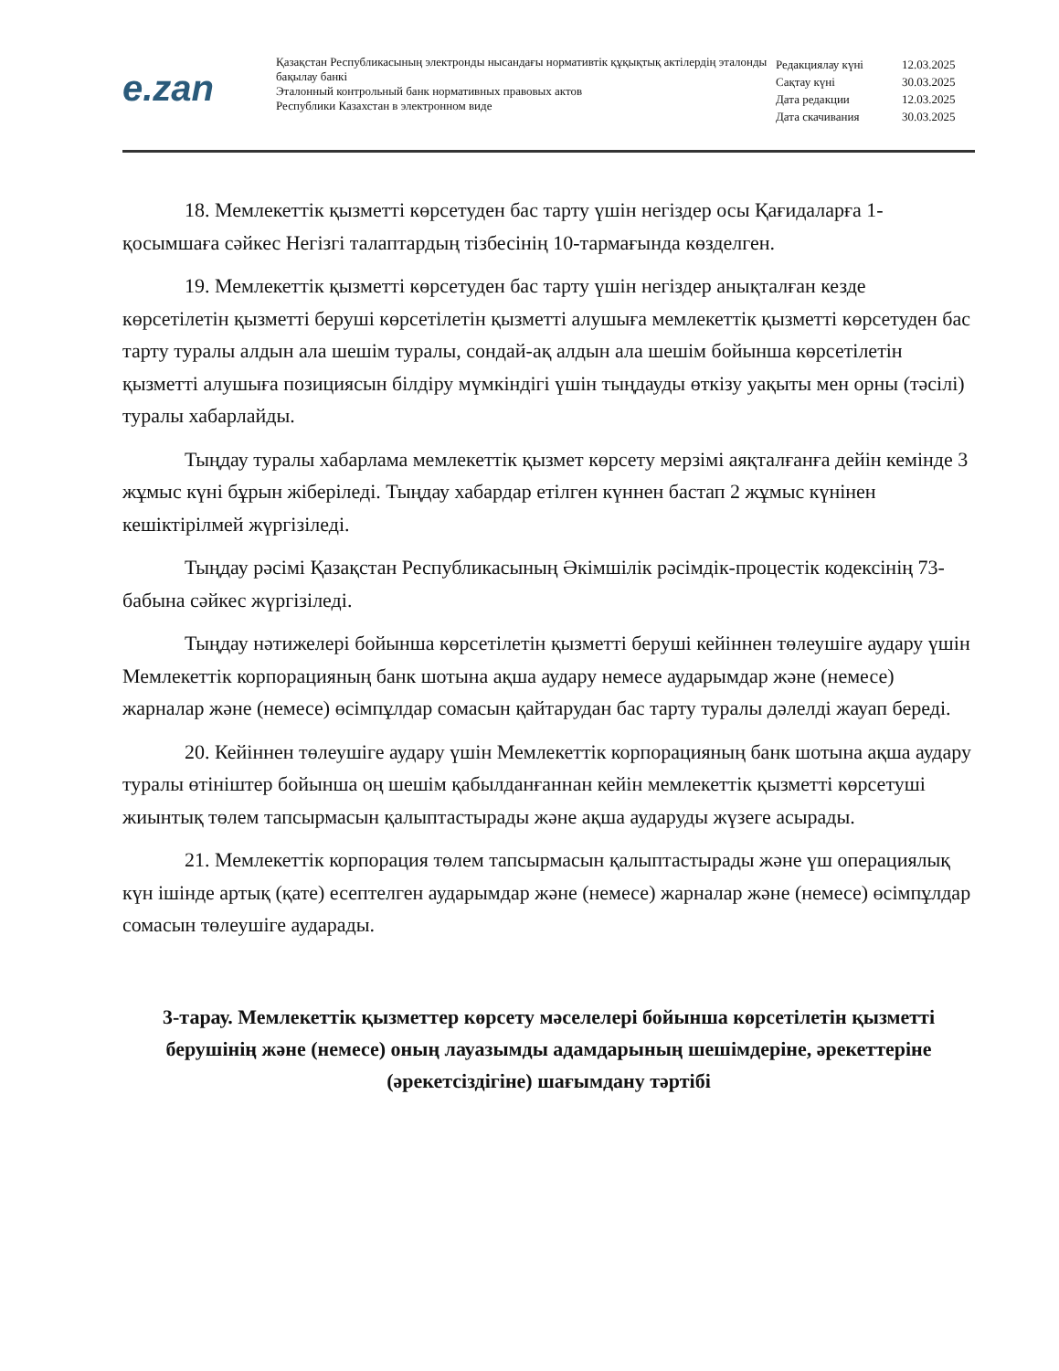e.zan
Қазақстан Республикасының электронды нысандағы нормативтік құқықтық актілердің эталонды бақылау банкі
Эталонный контрольный банк нормативных правовых актов
Республики Казахстан в электронном виде
| Редакциялау күні | 12.03.2025 |
| Сақтау күні | 30.03.2025 |
| Дата редакции | 12.03.2025 |
| Дата скачивания | 30.03.2025 |
18. Мемлекеттік қызметті көрсетуден бас тарту үшін негіздер осы Қағидаларға 1-қосымшаға сәйкес Негізгі талаптардың тізбесінің 10-тармағында көзделген.
19. Мемлекеттік қызметті көрсетуден бас тарту үшін негіздер анықталған кезде көрсетілетін қызметті беруші көрсетілетін қызметті алушыға мемлекеттік қызметті көрсетуден бас тарту туралы алдын ала шешім туралы, сондай-ақ алдын ала шешім бойынша көрсетілетін қызметті алушыға позициясын білдіру мүмкіндігі үшін тыңдауды өткізу уақыты мен орны (тәсілі) туралы хабарлайды.
Тыңдау туралы хабарлама мемлекеттік қызмет көрсету мерзімі аяқталғанға дейін кемінде 3 жұмыс күні бұрын жіберіледі. Тыңдау хабардар етілген күннен бастап 2 жұмыс күнінен кешіктірілмей жүргізіледі.
Тыңдау рәсімі Қазақстан Республикасының Әкімшілік рәсімдік-процестік кодексінің 73-бабына сәйкес жүргізіледі.
Тыңдау нәтижелері бойынша көрсетілетін қызметті беруші кейіннен төлеушіге аудару үшін Мемлекеттік корпорацияның банк шотына ақша аудару немесе аударымдар және (немесе) жарналар және (немесе) өсімпұлдар сомасын қайтарудан бас тарту туралы дәлелді жауап береді.
20. Кейіннен төлеушіге аудару үшін Мемлекеттік корпорацияның банк шотына ақша аудару туралы өтініштер бойынша оң шешім қабылданғаннан кейін мемлекеттік қызметті көрсетуші жиынтық төлем тапсырмасын қалыптастырады және ақша аударуды жүзеге асырады.
21. Мемлекеттік корпорация төлем тапсырмасын қалыптастырады және үш операциялық күн ішінде артық (қате) есептелген аударымдар және (немесе) жарналар және (немесе) өсімпұлдар сомасын төлеушіге аударады.
3-тарау. Мемлекеттік қызметтер көрсету мәселелері бойынша көрсетілетін қызметті берушінің және (немесе) оның лауазымды адамдарының шешімдеріне, әрекеттеріне (әрекетсіздігіне) шағымдану тәртібі